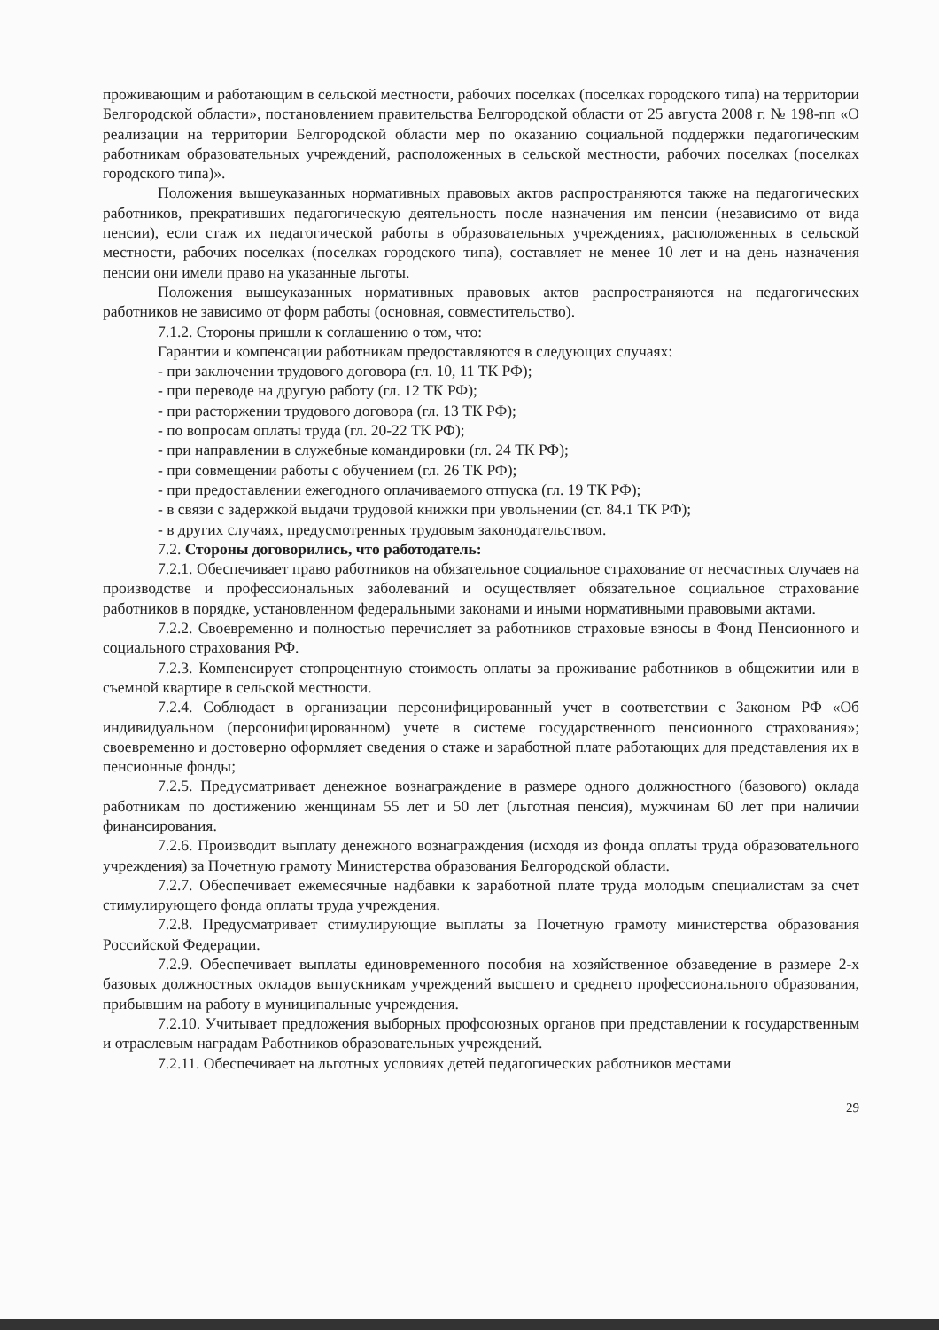проживающим и работающим в сельской местности, рабочих поселках (поселках городского типа) на территории Белгородской области», постановлением правительства Белгородской области от 25 августа 2008 г. № 198-пп «О реализации на территории Белгородской области мер по оказанию социальной поддержки педагогическим работникам образовательных учреждений, расположенных в сельской местности, рабочих поселках (поселках городского типа)».
Положения вышеуказанных нормативных правовых актов распространяются также на педагогических работников, прекративших педагогическую деятельность после назначения им пенсии (независимо от вида пенсии), если стаж их педагогической работы в образовательных учреждениях, расположенных в сельской местности, рабочих поселках (поселках городского типа), составляет не менее 10 лет и на день назначения пенсии они имели право на указанные льготы.
Положения вышеуказанных нормативных правовых актов распространяются на педагогических работников не зависимо от форм работы (основная, совместительство).
7.1.2. Стороны пришли к соглашению о том, что:
Гарантии и компенсации работникам предоставляются в следующих случаях:
- при заключении трудового договора (гл. 10, 11 ТК РФ);
- при переводе на другую работу (гл. 12 ТК РФ);
- при расторжении трудового договора (гл. 13 ТК РФ);
- по вопросам оплаты труда (гл. 20-22 ТК РФ);
- при направлении в служебные командировки (гл. 24 ТК РФ);
- при совмещении работы с обучением (гл. 26 ТК РФ);
- при предоставлении ежегодного оплачиваемого отпуска (гл. 19 ТК РФ);
- в связи с задержкой выдачи трудовой книжки при увольнении (ст. 84.1 ТК РФ);
- в других случаях, предусмотренных трудовым законодательством.
7.2. Стороны договорились, что работодатель:
7.2.1. Обеспечивает право работников на обязательное социальное страхование от несчастных случаев на производстве и профессиональных заболеваний и осуществляет обязательное социальное страхование работников в порядке, установленном федеральными законами и иными нормативными правовыми актами.
7.2.2. Своевременно и полностью перечисляет за работников страховые взносы в Фонд Пенсионного и социального страхования РФ.
7.2.3. Компенсирует стопроцентную стоимость оплаты за проживание работников в общежитии или в съемной квартире в сельской местности.
7.2.4. Соблюдает в организации персонифицированный учет в соответствии с Законом РФ «Об индивидуальном (персонифицированном) учете в системе государственного пенсионного страхования»; своевременно и достоверно оформляет сведения о стаже и заработной плате работающих для представления их в пенсионные фонды;
7.2.5. Предусматривает денежное вознаграждение в размере одного должностного (базового) оклада работникам по достижению женщинам 55 лет и 50 лет (льготная пенсия), мужчинам 60 лет при наличии финансирования.
7.2.6. Производит выплату денежного вознаграждения (исходя из фонда оплаты труда образовательного учреждения) за Почетную грамоту Министерства образования Белгородской области.
7.2.7. Обеспечивает ежемесячные надбавки к заработной плате труда молодым специалистам за счет стимулирующего фонда оплаты труда учреждения.
7.2.8. Предусматривает стимулирующие выплаты за Почетную грамоту министерства образования Российской Федерации.
7.2.9. Обеспечивает выплаты единовременного пособия на хозяйственное обзаведение в размере 2-х базовых должностных окладов выпускникам учреждений высшего и среднего профессионального образования, прибывшим на работу в муниципальные учреждения.
7.2.10. Учитывает предложения выборных профсоюзных органов при представлении к государственным и отраслевым наградам Работников образовательных учреждений.
7.2.11. Обеспечивает на льготных условиях детей педагогических работников местами
29